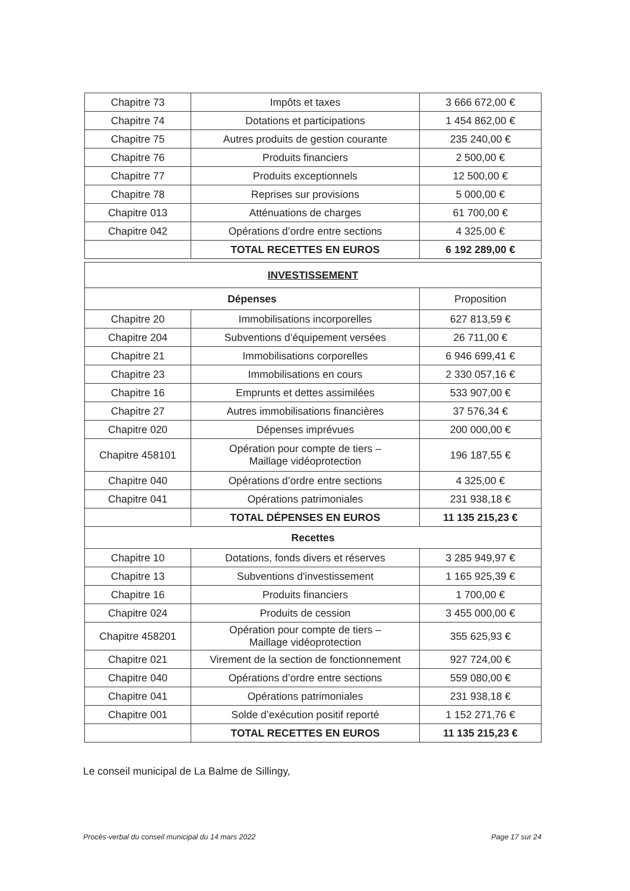| Chapitre 73 | Impôts et taxes | 3 666 672,00 € |
| Chapitre 74 | Dotations et participations | 1 454 862,00 € |
| Chapitre 75 | Autres produits de gestion courante | 235 240,00 € |
| Chapitre 76 | Produits financiers | 2 500,00 € |
| Chapitre 77 | Produits exceptionnels | 12 500,00 € |
| Chapitre 78 | Reprises sur provisions | 5 000,00 € |
| Chapitre 013 | Atténuations de charges | 61 700,00 € |
| Chapitre 042 | Opérations d’ordre entre sections | 4 325,00 € |
| | TOTAL RECETTES EN EUROS | 6 192 289,00 € |
| INVESTISSEMENT | | |
| Dépenses | | Proposition |
| Chapitre 20 | Immobilisations incorporelles | 627 813,59 € |
| Chapitre 204 | Subventions d’équipement versées | 26 711,00 € |
| Chapitre 21 | Immobilisations corporelles | 6 946 699,41 € |
| Chapitre 23 | Immobilisations en cours | 2 330 057,16 € |
| Chapitre 16 | Emprunts et dettes assimilées | 533 907,00 € |
| Chapitre 27 | Autres immobilisations financières | 37 576,34 € |
| Chapitre 020 | Dépenses imprévues | 200 000,00 € |
| Chapitre 458101 | Opération pour compte de tiers – Maillage vidéoprotection | 196 187,55 € |
| Chapitre 040 | Opérations d’ordre entre sections | 4 325,00 € |
| Chapitre 041 | Opérations patrimoniales | 231 938,18 € |
| | TOTAL DÉPENSES EN EUROS | 11 135 215,23 € |
| Recettes | | |
| Chapitre 10 | Dotations, fonds divers et réserves | 3 285 949,97 € |
| Chapitre 13 | Subventions d'investissement | 1 165 925,39 € |
| Chapitre 16 | Produits financiers | 1 700,00 € |
| Chapitre 024 | Produits de cession | 3 455 000,00 € |
| Chapitre 458201 | Opération pour compte de tiers – Maillage vidéoprotection | 355 625,93 € |
| Chapitre 021 | Virement de la section de fonctionnement | 927 724,00 € |
| Chapitre 040 | Opérations d’ordre entre sections | 559 080,00 € |
| Chapitre 041 | Opérations patrimoniales | 231 938,18 € |
| Chapitre 001 | Solde d’exécution positif reporté | 1 152 271,76 € |
| | TOTAL RECETTES EN EUROS | 11 135 215,23 € |
Le conseil municipal de La Balme de Sillingy,
Procès-verbal du conseil municipal du 14 mars 2022 Page 17 sur 24